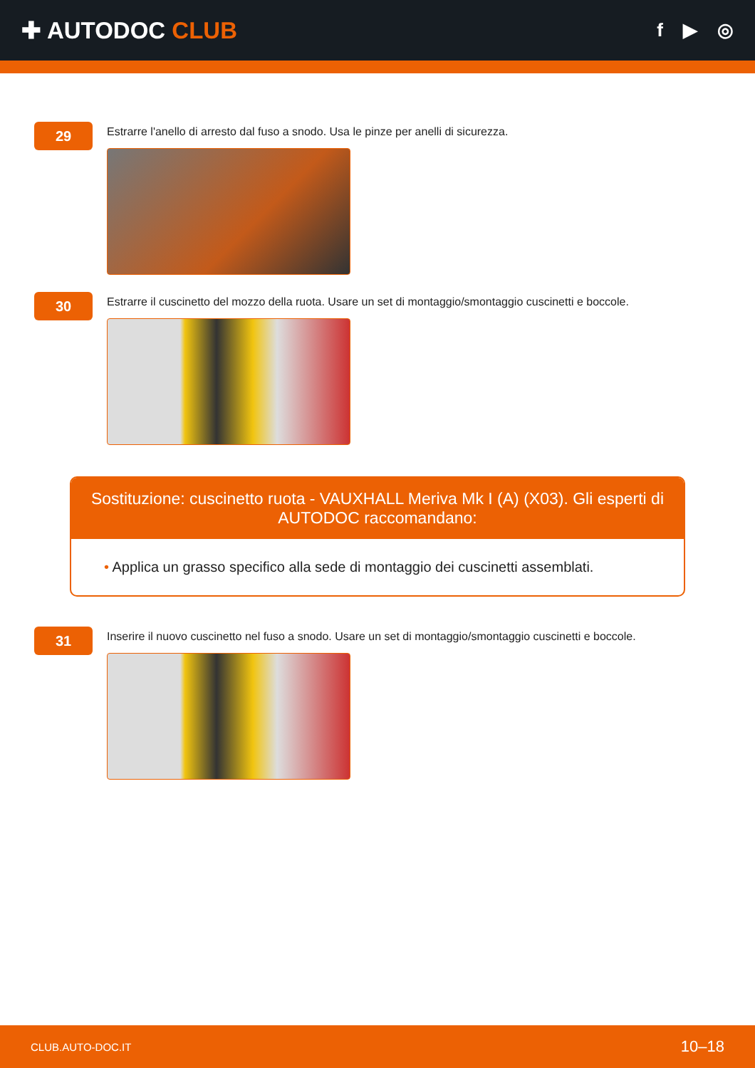✚ AUTODOC CLUB
f ▶ ◎
29
Estrarre l'anello di arresto dal fuso a snodo. Usa le pinze per anelli di sicurezza.
30
Estrarre il cuscinetto del mozzo della ruota. Usare un set di montaggio/smontaggio cuscinetti e boccole.
Sostituzione: cuscinetto ruota - VAUXHALL Meriva Mk I (A) (X03). Gli esperti di AUTODOC raccomandano:
• Applica un grasso specifico alla sede di montaggio dei cuscinetti assemblati.
31
Inserire il nuovo cuscinetto nel fuso a snodo. Usare un set di montaggio/smontaggio cuscinetti e boccole.
CLUB.AUTO-DOC.IT 10–18